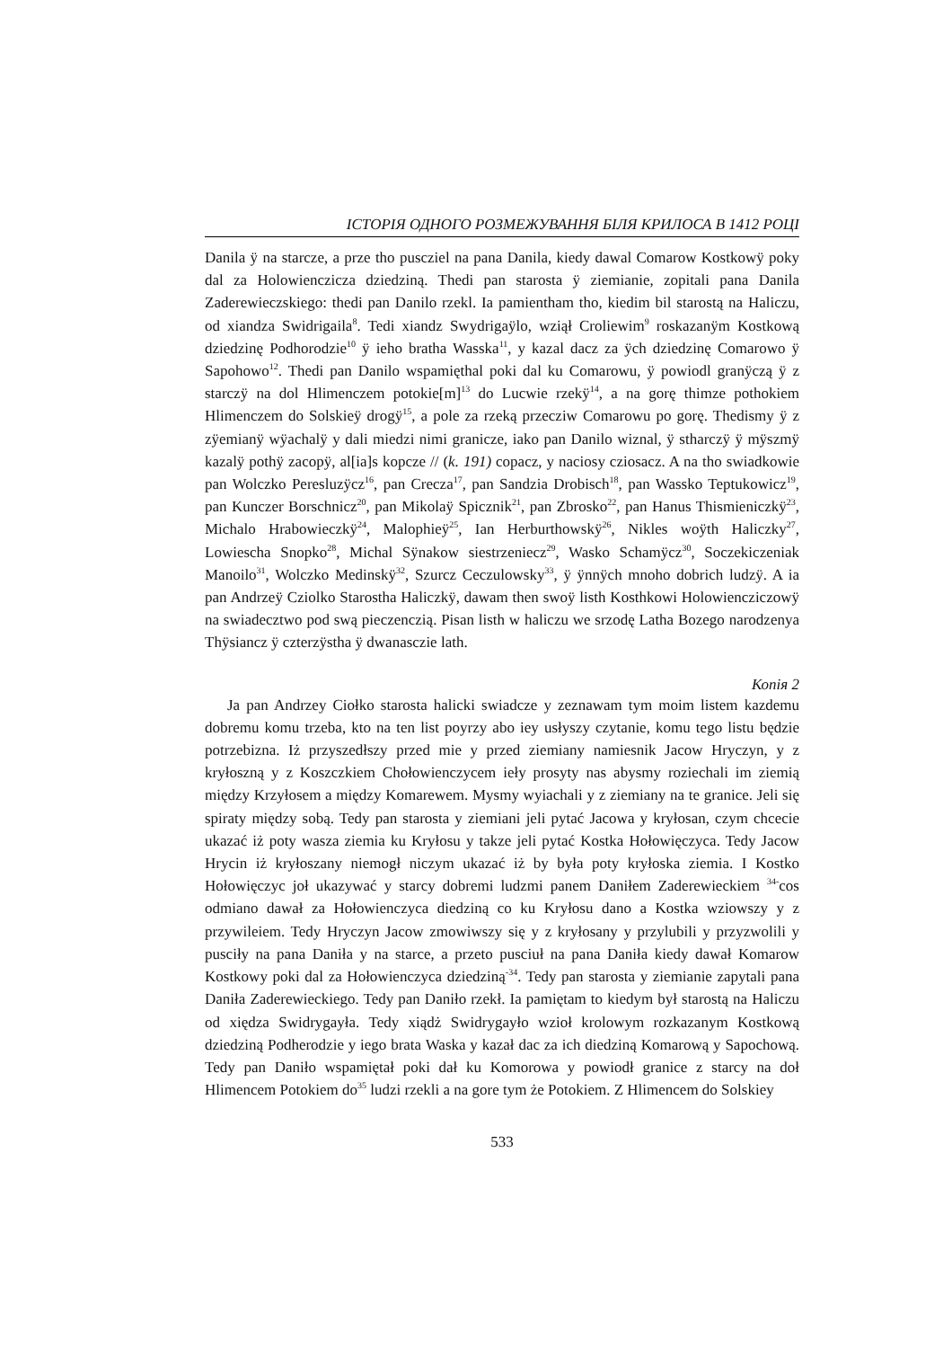ІСТОРІЯ ОДНОГО РОЗМЕЖУВАННЯ БІЛЯ КРИЛОСА В 1412 РОЦІ
Danila ÿ na starcze, a prze tho puscziel na pana Danila, kiedy dawal Comarow Kostkowÿ poky dal za Holowienczicza dziedziną. Thedi pan starosta ÿ ziemianie, zopitali pana Danila Zaderewieczskiego: thedi pan Danilo rzekl. Ia pamientham tho, kiedim bil starostą na Haliczu, od xiandza Swidrigaila<sup>8</sup>. Tedi xiandz Swydrigaÿlo, wziął Croliewim<sup>9</sup> roskazanÿm Kostkową dziedzinę Podhorodzie<sup>10</sup> ÿ ieho bratha Wasska<sup>11</sup>, y kazal dacz za ÿch dziedzinę Comarowo ÿ Sapohowo<sup>12</sup>. Thedi pan Danilo wspamięthal poki dal ku Comarowu, ÿ powiodl granÿczą ÿ z starczÿ na dol Hlimenczem potokie[m]<sup>13</sup> do Lucwie rzekÿ<sup>14</sup>, a na gorę thimze pothokiem Hlimenczem do Solskieÿ drogÿ<sup>15</sup>, a pole za rzeką przecziw Comarowu po gorę. Thedismy ÿ z zÿemianÿ wÿachalÿ y dali miedzi nimi granicze, iako pan Danilo wiznal, ÿ stharczÿ ÿ mÿszmÿ kazalÿ pothÿ zacopÿ, al[ia]s kopcze // (k. 191) copacz, y naciosy cziosacz. A na tho swiadkowie pan Wolczko Peresluzÿcz<sup>16</sup>, pan Crecza<sup>17</sup>, pan Sandzia Drobisch<sup>18</sup>, pan Wassko Teptukowicz<sup>19</sup>, pan Kunczer Borschnicz<sup>20</sup>, pan Mikolaÿ Spicznik<sup>21</sup>, pan Zbrosko<sup>22</sup>, pan Hanus Thismieniczkÿ<sup>23</sup>, Michalo Hrabowieczkÿ<sup>24</sup>, Malophieÿ<sup>25</sup>, Ian Herburthowskÿ<sup>26</sup>, Nikles woÿth Haliczky<sup>27</sup>, Lowiescha Snopko<sup>28</sup>, Michal Sÿnakow siestrzeniecz<sup>29</sup>, Wasko Schamÿcz<sup>30</sup>, Soczekiczeniak Manoilo<sup>31</sup>, Wolczko Medinskÿ<sup>32</sup>, Szurcz Ceczulowsky<sup>33</sup>, ÿ ÿnnÿch mnoho dobrich ludzÿ. A ia pan Andrzeÿ Cziolko Starostha Haliczkÿ, dawam then swoÿ listh Kosthkowi Holowiencziczowÿ na swiadecztwo pod swą pieczenczią. Pisan listh w haliczu we srzodę Latha Bozego narodzenya Thÿsiancz ÿ czterzÿstha ÿ dwanasczie lath.
Копія 2
Ja pan Andrzey Ciołko starosta halicki swiadcze y zeznawam tym moim listem kazdemu dobremu komu trzeba, kto na ten list poyrzy abo iey usłyszy czytanie, komu tego listu będzie potrzebizna. Iż przyszedłszy przed mie y przed ziemiany namiesnik Jacow Hryczyn, y z kryłoszną y z Koszczkiem Chołowienczycem iełу prosyty nas abysmy roziechali im ziemią między Krzyłosem a między Komarewem. Mysmy wyiachali y z ziemiany na te granice. Jeli się spiraty między sobą. Tedy pan starosta y ziemiani jeli pytać Jacowa y kryłosan, czym chcecie ukazać iż poty wasza ziemia ku Kryłosu y takze jeli pytać Kostka Hołowięczyca. Tedy Jacow Hrycin iż kryłoszany niemogł niczym ukazać iż by była poty kryłoska ziemia. I Kostko Hołowięczyc joł ukazywać y starcy dobremi ludzmi panem Daniłem Zaderewieckiem <sup>34-</sup>cos odmiano dawał za Hołowienczyca diedziną co ku Kryłosu dano a Kostka wziowszy y z przywileiem. Tedy Hryczyn Jacow zmowiwszy się y z kryłosany y przylubili y przyzwolili y pusciły na pana Daniła y na starce, a przeto pusciuł na pana Daniła kiedy dawał Komarow Kostkowy poki dal za Hołowienczyca dziedziną<sup>-34</sup>. Tedy pan starosta y ziemianie zapytali pana Daniła Zaderewieckiego. Tedy pan Daniło rzekł. Ia pamiętam to kiedym był starostą na Haliczu od xiędza Swidrygayła. Tedy xiądż Swidrygayło wzioł krolowym rozkazanym Kostkową dziedziną Podherodzie y iego brata Waska y kazał dac za ich diedziną Komarową y Sapochową. Tedy pan Daniło wspamiętał poki dał ku Komorowa y powiodł granice z starcy na doł Hlimencem Potokiem do<sup>35</sup> ludzi rzekli a na gore tym że Potokiem. Z Hlimencem do Solskiey
533